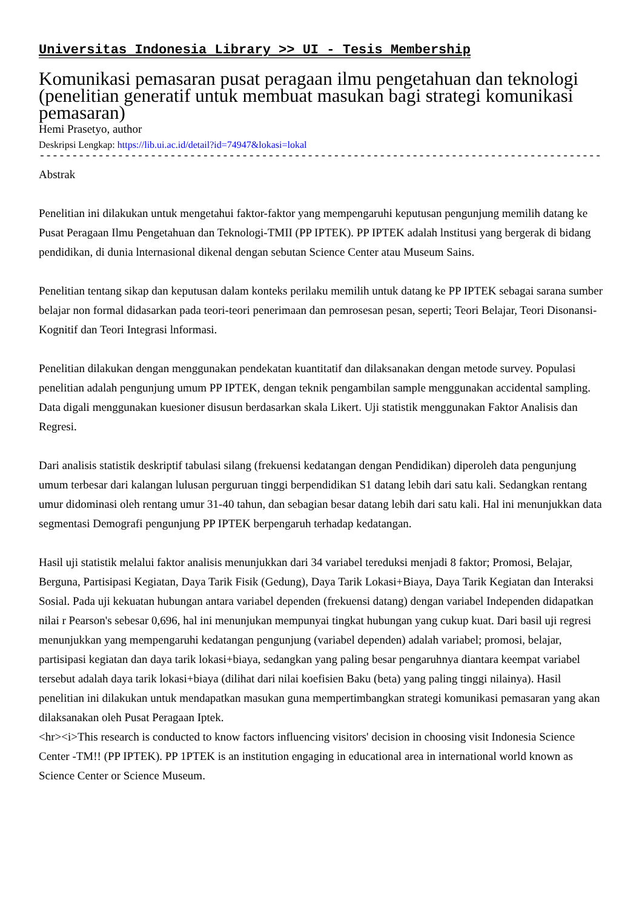Universitas Indonesia Library >> UI - Tesis Membership
Komunikasi pemasaran pusat peragaan ilmu pengetahuan dan teknologi (penelitian generatif untuk membuat masukan bagi strategi komunikasi pemasaran)
Hemi Prasetyo, author
Deskripsi Lengkap: https://lib.ui.ac.id/detail?id=74947&lokasi=lokal
------------------------------------------------------------------------------------------
Abstrak
Penelitian ini dilakukan untuk mengetahui faktor-faktor yang mempengaruhi keputusan pengunjung memilih datang ke Pusat Peragaan Ilmu Pengetahuan dan Teknologi-TMII (PP IPTEK). PP IPTEK adalah lnstitusi yang bergerak di bidang pendidikan, di dunia lnternasional dikenal dengan sebutan Science Center atau Museum Sains.
Penelitian tentang sikap dan keputusan dalam konteks perilaku memilih untuk datang ke PP IPTEK sebagai sarana sumber belajar non formal didasarkan pada teori-teori penerimaan dan pemrosesan pesan, seperti; Teori Belajar, Teori Disonansi-Kognitif dan Teori Integrasi lnformasi.
Penelitian dilakukan dengan menggunakan pendekatan kuantitatif dan dilaksanakan dengan metode survey. Populasi penelitian adalah pengunjung umum PP IPTEK, dengan teknik pengambilan sample menggunakan accidental sampling. Data digali menggunakan kuesioner disusun berdasarkan skala Likert. Uji statistik menggunakan Faktor Analisis dan Regresi.
Dari analisis statistik deskriptif tabulasi silang (frekuensi kedatangan dengan Pendidikan) diperoleh data pengunjung umum terbesar dari kalangan lulusan perguruan tinggi berpendidikan S1 datang lebih dari satu kali. Sedangkan rentang umur didominasi oleh rentang umur 31-40 tahun, dan sebagian besar datang lebih dari satu kali. Hal ini menunjukkan data segmentasi Demografi pengunjung PP IPTEK berpengaruh terhadap kedatangan.
Hasil uji statistik melalui faktor analisis menunjukkan dari 34 variabel tereduksi menjadi 8 faktor; Promosi, Belajar, Berguna, Partisipasi Kegiatan, Daya Tarik Fisik (Gedung), Daya Tarik Lokasi+Biaya, Daya Tarik Kegiatan dan Interaksi Sosial. Pada uji kekuatan hubungan antara variabel dependen (frekuensi datang) dengan variabel Independen didapatkan nilai r Pearson's sebesar 0,696, hal ini menunjukan mempunyai tingkat hubungan yang cukup kuat. Dari basil uji regresi menunjukkan yang mempengaruhi kedatangan pengunjung (variabel dependen) adalah variabel; promosi, belajar, partisipasi kegiatan dan daya tarik lokasi+biaya, sedangkan yang paling besar pengaruhnya diantara keempat variabel tersebut adalah daya tarik lokasi+biaya (dilihat dari nilai koefisien Baku (beta) yang paling tinggi nilainya). Hasil penelitian ini dilakukan untuk mendapatkan masukan guna mempertimbangkan strategi komunikasi pemasaran yang akan dilaksanakan oleh Pusat Peragaan Iptek.
<hr><i>This research is conducted to know factors influencing visitors' decision in choosing visit Indonesia Science Center -TM!! (PP IPTEK). PP 1PTEK is an institution engaging in educational area in international world known as Science Center or Science Museum.